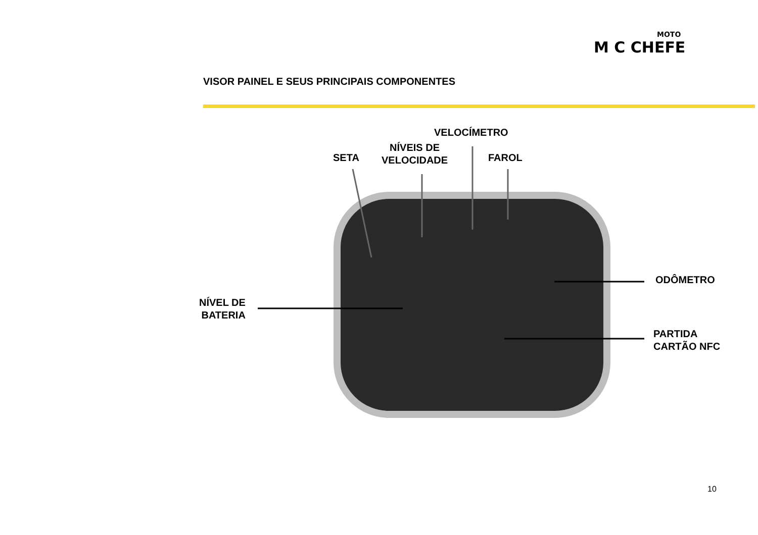MOTO
M C CHEFE
VISOR PAINEL E SEUS PRINCIPAIS COMPONENTES
VELOCÍMETRO
NÍVEIS DE
VELOCIDADE
SETA FAROL
ODÔMETRO
NÍVEL DE
BATERIA
PARTIDA
CARTÃO NFC
10